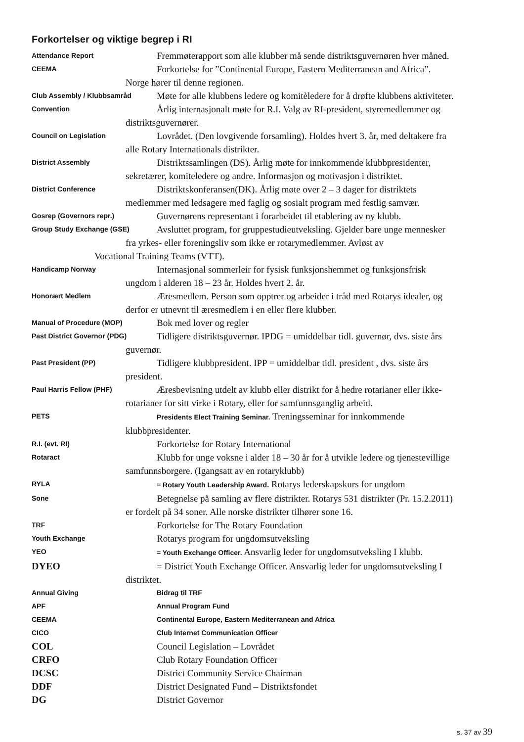Forkortelser og viktige begrep i RI
Attendance Report
Fremmøterapport som alle klubber må sende distriktsguvernøren hver måned.
CEEMA
Forkortelse for ”Continental Europe, Eastern Mediterranean and Africa”.
Norge hører til denne regionen.
Club Assembly / Klubbsamråd
Møte for alle klubbens ledere og komitèledere for å drøfte klubbens aktiviteter.
Convention
Årlig internasjonalt møte for R.I. Valg av RI-president, styremedlemmer og
distriktsguvernører.
Council on Legislation
Lovrådet. (Den lovgivende forsamling). Holdes hvert 3. år, med deltakere fra
alle Rotary Internationals distrikter.
District Assembly
Distriktssamlingen (DS). Årlig møte for innkommende klubbpresidenter,
sekretærer, komiteledere og andre. Informasjon og motivasjon i distriktet.
District Conference
Distriktskonferansen(DK). Årlig møte over 2 – 3 dager for distriktets
medlemmer med ledsagere med faglig og sosialt program med festlig samvær.
Gosrep (Governors repr.)
Guvernørens representant i forarbeidet til etablering av ny klubb.
Group Study Exchange (GSE)
Avsluttet program, for gruppestudieutveksling. Gjelder bare unge mennesker
fra yrkes- eller foreningsliv som ikke er rotarymedlemmer. Avløst av
Vocational Training Teams (VTT).
Handicamp Norway
Internasjonal sommerleir for fysisk funksjonshemmet og funksjonsfrisk
ungdom i alderen 18 – 23 år. Holdes hvert 2. år.
Honorært Medlem
Æresmedlem. Person som opptrer og arbeider i tråd med Rotarys idealer, og
derfor er utnevnt til æresmedlem i en eller flere klubber.
Manual of Procedure (MOP)
Bok med lover og regler
Past District Governor (PDG)
Tidligere distriktsguvernør. IPDG = umiddelbar tidl. guvernør, dvs. siste års
guvernør.
Past President (PP)
Tidligere klubbpresident. IPP = umiddelbar tidl. president , dvs. siste års
president.
Paul Harris Fellow (PHF)
Æresbevisning utdelt av klubb eller distrikt for å hedre rotarianer eller ikke-
rotarianer for sitt virke i Rotary, eller for samfunnsganglig arbeid.
PETS Presidents Elect Training Seminar. Treningsseminar for innkommende
klubbpresidenter.
R.I. (evt. RI)
Forkortelse for Rotary International
Rotaract
Klubb for unge voksne i alder 18 – 30 år for å utvikle ledere og tjenestevillige
samfunnsborgere. (Igangsatt av en rotaryklubb)
RYLA = Rotary Youth Leadership Award. Rotarys lederskapskurs for ungdom
Sone
Betegnelse på samling av flere distrikter. Rotarys 531 distrikter (Pr. 15.2.2011)
er fordelt på 34 soner. Alle norske distrikter tilhører sone 16.
TRF
Forkortelse for The Rotary Foundation
Youth Exchange
Rotarys program for ungdomsutveksling
YEO = Youth Exchange Officer. Ansvarlig leder for ungdomsutveksling I klubb.
DYEO = District Youth Exchange Officer. Ansvarlig leder for ungdomsutveksling I
distriktet.
Annual Giving Bidrag til TRF
APF Annual Program Fund
CEEMA Continental Europe, Eastern Mediterranean and Africa
CICO Club Internet Communication Officer
COL Council Legislation – Lovrådet
CRFO Club Rotary Foundation Officer
DCSC District Community Service Chairman
DDF District Designated Fund – Distriktsfondet
DG District Governor
s. 37 av 39